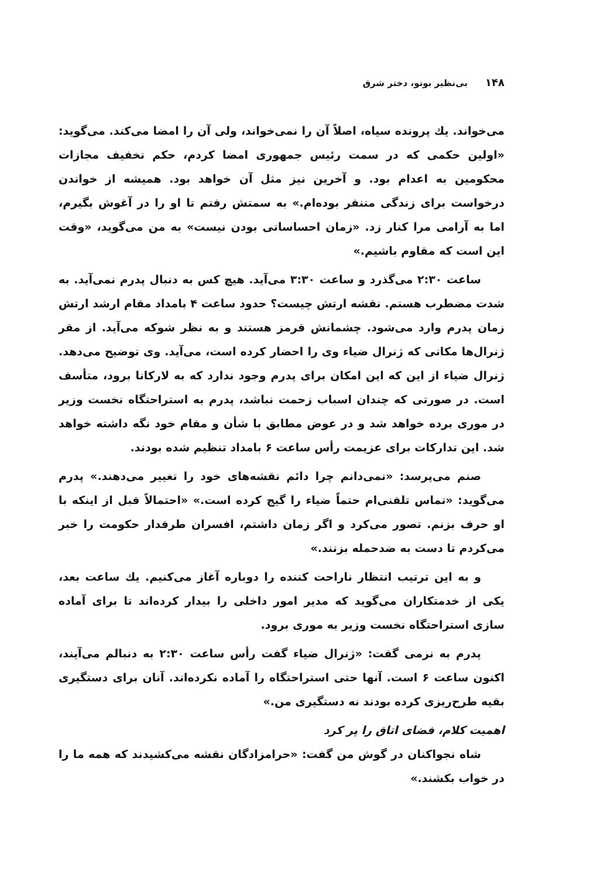۱۴۸بی‌نظیر بوتو، دختر شرق
می‌خواند. یك پرونده سیاه، اصلاً آن را نمی‌خواند، ولی آن را امضا می‌کند. می‌گوید: «اولین حکمی که در سمت رئیس جمهوری امضا کردم، حکم تخفیف مجازات محکومین به اعدام بود. و آخرین نیز مثل آن خواهد بود. همیشه از خواندن درخواست برای زندگی متنفر بوده‌ام.» به سمتش رفتم تا او را در آغوش بگیرم، اما به آرامی مرا کنار زد. «زمان احساساتی بودن نیست» به من می‌گوید، «وقت این است که مقاوم باشیم.»
ساعت ۲:۳۰ می‌گذرد و ساعت ۳:۳۰ می‌آید. هیچ کس به دنبال پدرم نمی‌آید. به شدت مضطرب هستم. نقشه ارتش چیست؟ حدود ساعت ۴ بامداد مقام ارشد ارتش زمان پدرم وارد می‌شود. چشمانش قرمز هستند و به نظر شوکه می‌آید. از مقر ژنرال‌ها مکانی که ژنرال ضیاء وی را احضار کرده است، می‌آید. وی توضیح می‌دهد. ژنرال ضیاء از این که این امکان برای پدرم وجود ندارد که به لارکانا برود، متأسف است. در صورتی که چندان اسباب زحمت نباشد، پدرم به استراحتگاه نخست وزیر در موری برده خواهد شد و در عوض مطابق با شأن و مقام خود نگه داشته خواهد شد. این تدارکات برای عزیمت رأس ساعت ۶ بامداد تنظیم شده بودند.
صنم می‌پرسد: «نمی‌دانم چرا دائم نقشه‌های خود را تغییر می‌دهند.» پدرم می‌گوید: «تماس تلفنی‌ام حتماً ضیاء را گیج کرده است.» «احتمالاً قبل از اینکه با او حرف بزنم. تصور می‌کرد و اگر زمان داشتم، افسران طرفدار حکومت را خبر می‌کردم تا دست به ضدحمله بزنند.»
و به این ترتیب انتظار ناراحت کننده را دوباره آغاز می‌کنیم. یك ساعت بعد، یکی از خدمتکاران می‌گوید که مدیر امور داخلی را بیدار کرده‌اند تا برای آماده سازی استراحتگاه نخست وزیر به موری برود.
پدرم به نرمی گفت: «ژنرال ضیاء گفت رأس ساعت ۲:۳۰ به دنبالم می‌آیند، اکنون ساعت ۶ است. آنها حتی استراحتگاه را آماده نکرده‌اند. آنان برای دستگیری بقیه طرح‌ریزی کرده بودند نه دستگیری من.»
اهمیت کلام، فضای اتاق را پر کرد
شاه نجواکنان در گوش من گفت: «حرامزادگان نقشه می‌کشیدند که همه ما را در خواب بکشند.»